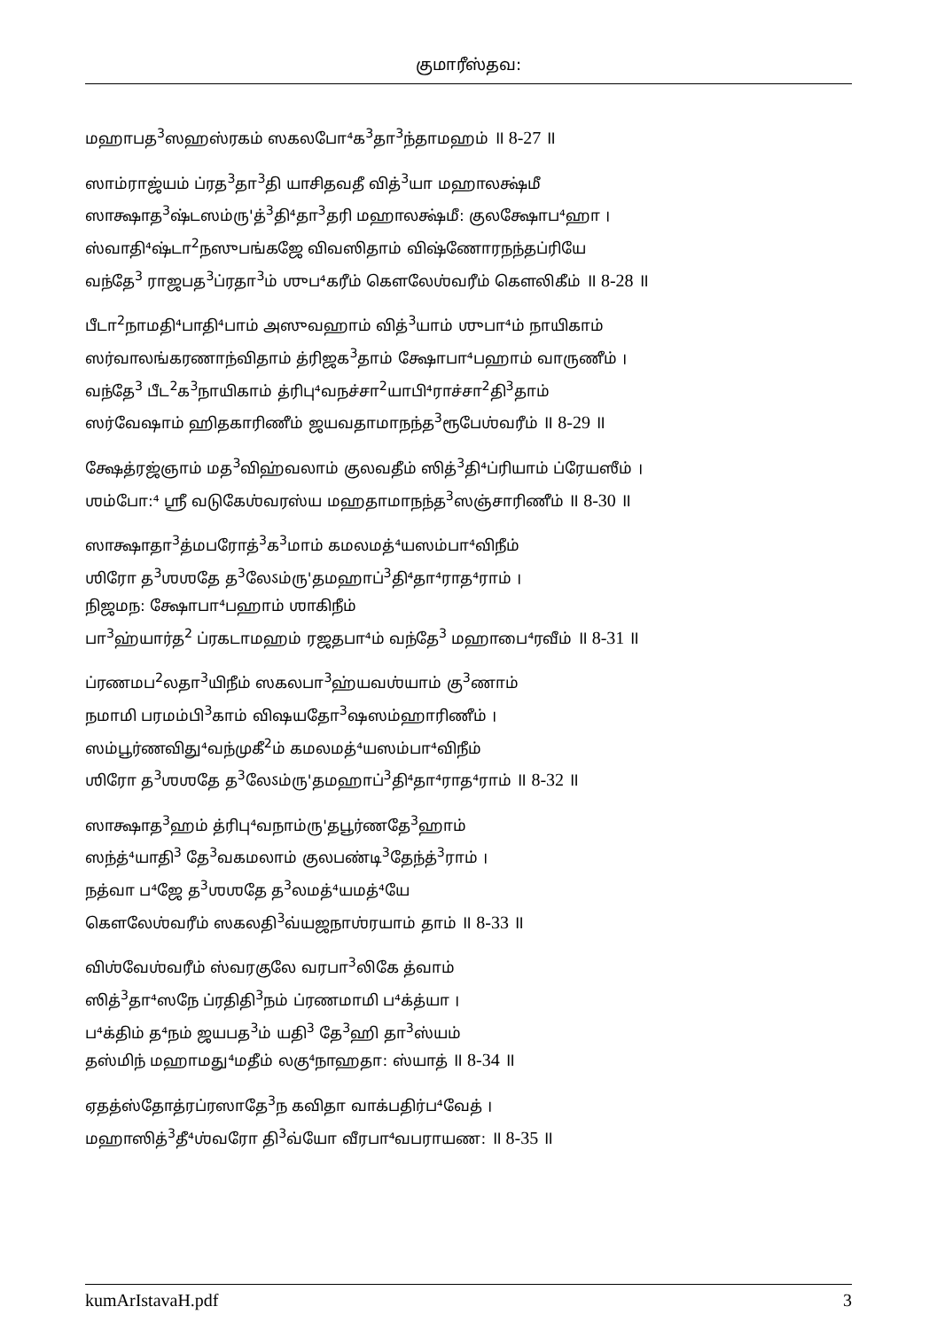குமாரீஸ்தவ:
மஹாபத<sup>3</sup>ஸஹஸ்ரகம் ஸகலபோ⁴க<sup>3</sup>தா<sup>3</sup>ந்தாமஹம் ॥ 8-27 ॥
ஸாம்ராஜ்யம் ப்ரத<sup>3</sup>தா<sup>3</sup>தி யாசிதவதீ வித்<sup>3</sup>யா மஹாலக்ஷ்மீ
ஸாக்ஷாத<sup>3</sup>ஷ்டஸம்ரு'த்<sup>3</sup>தி⁴தா<sup>3</sup>தரி மஹாலக்ஷ்மீ: குலக்ஷோப⁴ஹா ।
ஸ்வாதி⁴ஷ்டா<sup>2</sup>நஸுபங்கஜே விவஸிதாம் விஷ்ணோரநந்தப்ரியே
வந்தே<sup>3</sup> ராஜபத<sup>3</sup>ப்ரதா<sup>3</sup>ம் ஶுப⁴கரீம் கௌலேஶ்வரீம் கௌலிகீம் ॥ 8-28 ॥
பீடா<sup>2</sup>நாமதி⁴பாதி⁴பாம் அஸுவஹாம் வித்<sup>3</sup>யாம் ஶுபா⁴ம் நாயிகாம்
ஸர்வாலங்கரணாந்விதாம் த்ரிஜக<sup>3</sup>தாம் க்ஷோபா⁴பஹாம் வாருணீம் ।
வந்தே<sup>3</sup> பீட<sup>2</sup>க<sup>3</sup>நாயிகாம் த்ரிபு⁴வநச்சா<sup>2</sup>யாபி⁴ராச்சா<sup>2</sup>தி<sup>3</sup>தாம்
ஸர்வேஷாம் ஹிதகாரிணீம் ஜயவதாமாநந்த<sup>3</sup>ரூபேஶ்வரீம் ॥ 8-29 ॥
க்ஷேத்ரஜ்ஞாம் மத<sup>3</sup>விஹ்வலாம் குலவதீம் ஸித்<sup>3</sup>தி⁴ப்ரியாம் ப்ரேயஸீம் ।
ஶம்போ:⁴ ஸ்ரீ வடுகேஶ்வரஸ்ய மஹதாமாநந்த<sup>3</sup>ஸஞ்சாரிணீம் ॥ 8-30 ॥
ஸாக்ஷாதா<sup>3</sup>த்மபரோத்<sup>3</sup>க<sup>3</sup>மாம் கமலமத்⁴யஸம்பா⁴விநீம்
ஶிரோ த<sup>3</sup>ஶஶதே த<sup>3</sup>லேऽம்ரு'தமஹாப்<sup>3</sup>தி⁴தா⁴ராத⁴ராம் ।
நிஜமந: க்ஷோபா⁴பஹாம் ஶாகிநீம்
பா<sup>3</sup>ஹ்யார்த<sup>2</sup> ப்ரகடாமஹம் ரஜதபா⁴ம் வந்தே<sup>3</sup> மஹாபை⁴ரவீம் ॥ 8-31 ॥
ப்ரணமப<sup>2</sup>லதா<sup>3</sup>யிநீம் ஸகலபா<sup>3</sup>ஹ்யவஶ்யாம் கு<sup>3</sup>ணாம்
நமாமி பரமம்பி<sup>3</sup>காம் விஷயதோ<sup>3</sup>ஷஸம்ஹாரிணீம் ।
ஸம்பூர்ணவிது⁴வந்முகீ<sup>2</sup>ம் கமலமத்⁴யஸம்பா⁴விநீம்
ஶிரோ த<sup>3</sup>ஶஶதே த<sup>3</sup>லேऽம்ரு'தமஹாப்<sup>3</sup>தி⁴தா⁴ராத⁴ராம் ॥ 8-32 ॥
ஸாக்ஷாத<sup>3</sup>ஹம் த்ரிபு⁴வநாம்ரு'தபூர்ணதே<sup>3</sup>ஹாம்
ஸந்த்⁴யாதி<sup>3</sup> தே<sup>3</sup>வகமலாம் குலபண்டி<sup>3</sup>தேந்த்<sup>3</sup>ராம் ।
நத்வா ப⁴ஜே த<sup>3</sup>ஶஶதே த<sup>3</sup>லமத்⁴யமத்⁴யே
கௌலேஶ்வரீம் ஸகலதி<sup>3</sup>வ்யஜநாஶ்ரயாம் தாம் ॥ 8-33 ॥
விஶ்வேஶ்வரீம் ஸ்வரகுலே வரபா<sup>3</sup>லிகே த்வாம்
ஸித்<sup>3</sup>தா⁴ஸநே ப்ரதிதி<sup>3</sup>நம் ப்ரணமாமி ப⁴க்த்யா ।
ப⁴க்திம் த⁴நம் ஜயபத<sup>3</sup>ம் யதி<sup>3</sup> தே<sup>3</sup>ஹி தா<sup>3</sup>ஸ்யம்
தஸ்மிந் மஹாமது⁴மதீம் லகு⁴நாஹதா: ஸ்யாத் ॥ 8-34 ॥
ஏதத்ஸ்தோத்ரப்ரஸாதே<sup>3</sup>ந கவிதா வாக்பதிர்ப⁴வேத் ।
மஹாஸித்<sup>3</sup>தீ⁴ஶ்வரோ தி<sup>3</sup>வ்யோ வீரபா⁴வபராயண: ॥ 8-35 ॥
kumArIstavaH.pdf 3